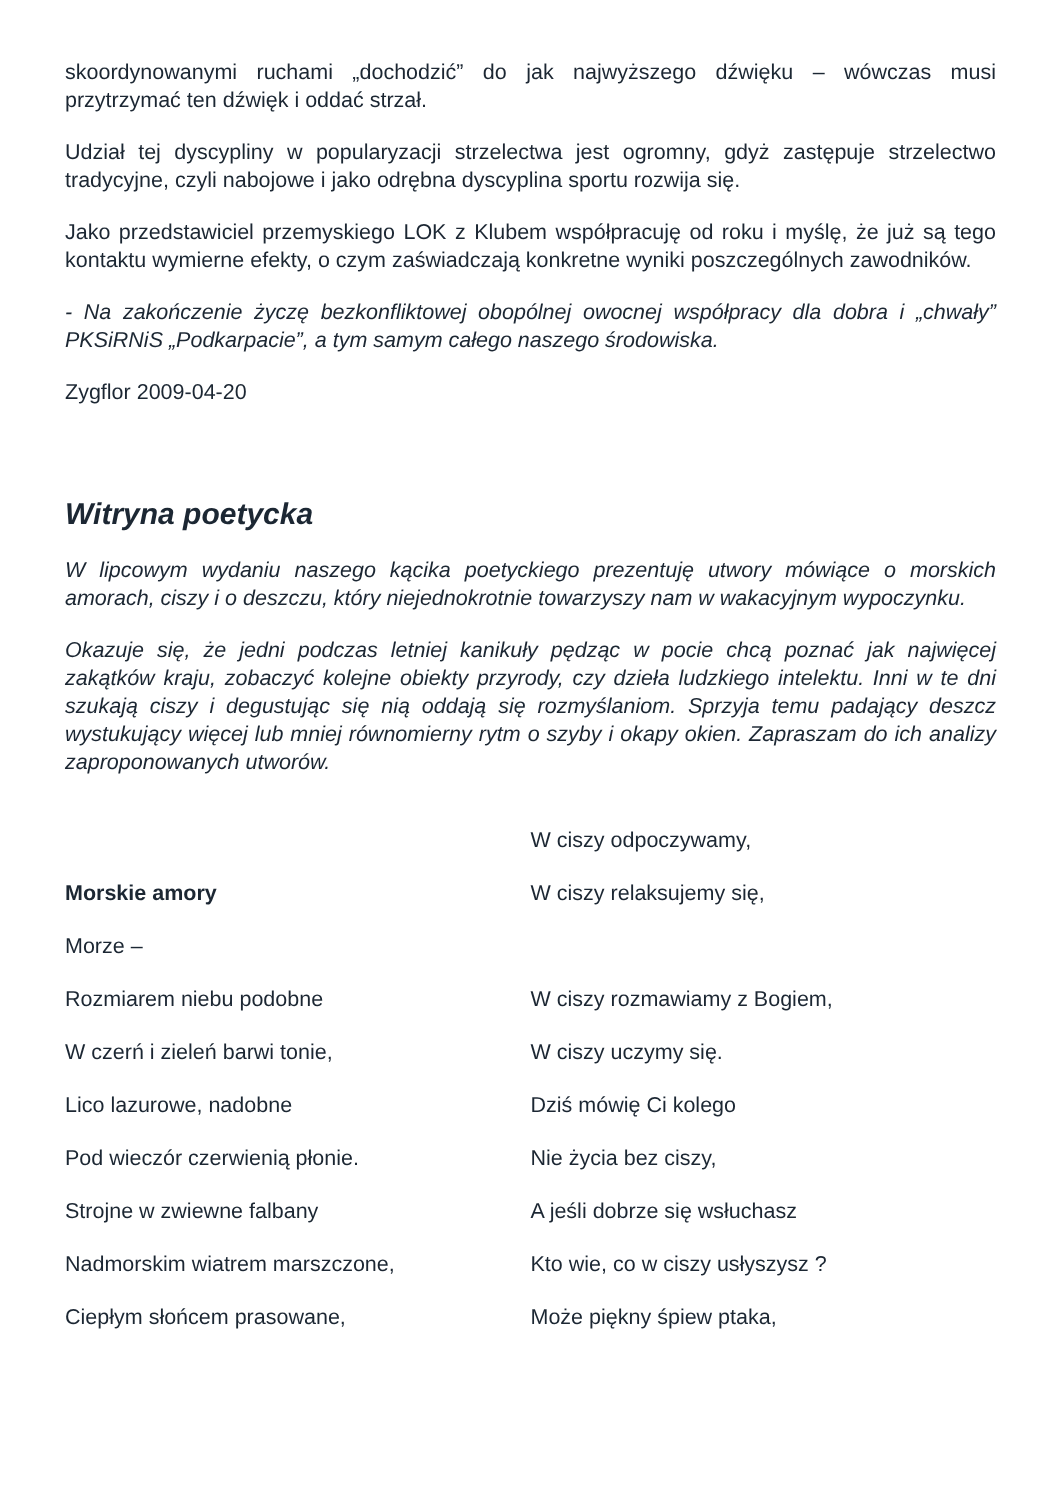skoordynowanymi ruchami „dochodzić” do jak najwyższego dźwięku – wówczas musi przytrzymać ten dźwięk i oddać strzał.
Udział tej dyscypliny w popularyzacji strzelectwa jest ogromny, gdyż zastępuje strzelectwo tradycyjne, czyli nabojowe i jako odrębna dyscyplina sportu rozwija się.
Jako przedstawiciel przemyskiego LOK z Klubem współpracuję od roku i myślę, że już są tego kontaktu wymierne efekty, o czym zaświadczają konkretne wyniki poszczególnych zawodników.
- Na zakończenie życzę bezkonfliktowej obopólnej owocnej współpracy dla dobra i „chwały” PKSiRNiS „Podkarpacie”, a tym samym całego naszego środowiska.
Zygflor 2009-04-20
Witryna poetycka
W lipcowym wydaniu naszego kącika poetyckiego prezentuję utwory mówiące o morskich amorach, ciszy i o deszczu, który niejednokrotnie towarzyszy nam w wakacyjnym wypoczynku.
Okazuje się, że jedni podczas letniej kanikuły pędząc w pocie chcą poznać jak najwięcej zakątków kraju, zobaczyć kolejne obiekty przyrody, czy dzieła ludzkiego intelektu. Inni w te dni szukają ciszy i degustując się nią oddają się rozmyślaniom. Sprzyja temu padający deszcz wystukujący więcej lub mniej równomierny rytm o szyby i okapy okien. Zapraszam do ich analizy zaproponowanych utworów.
Morskie amory
Morze –
Rozmiarem niebu podobne
W czerń i zieleń barwi tonie,
Lico lazurowe, nadobne
Pod wieczór czerwienią płonie.
Strojne w zwiewne falbany
Nadmorskim wiatrem marszczone,
Ciepłym słońcem prasowane,
W ciszy odpoczywamy,
W ciszy relaksujemy się,
W ciszy rozmawiamy z Bogiem,
W ciszy uczymy się.
Dziś mówię Ci kolego
Nie życia bez ciszy,
A jeśli dobrze się wsłuchasz
Kto wie, co w ciszy usłyszysz ?
Może piękny śpiew ptaka,